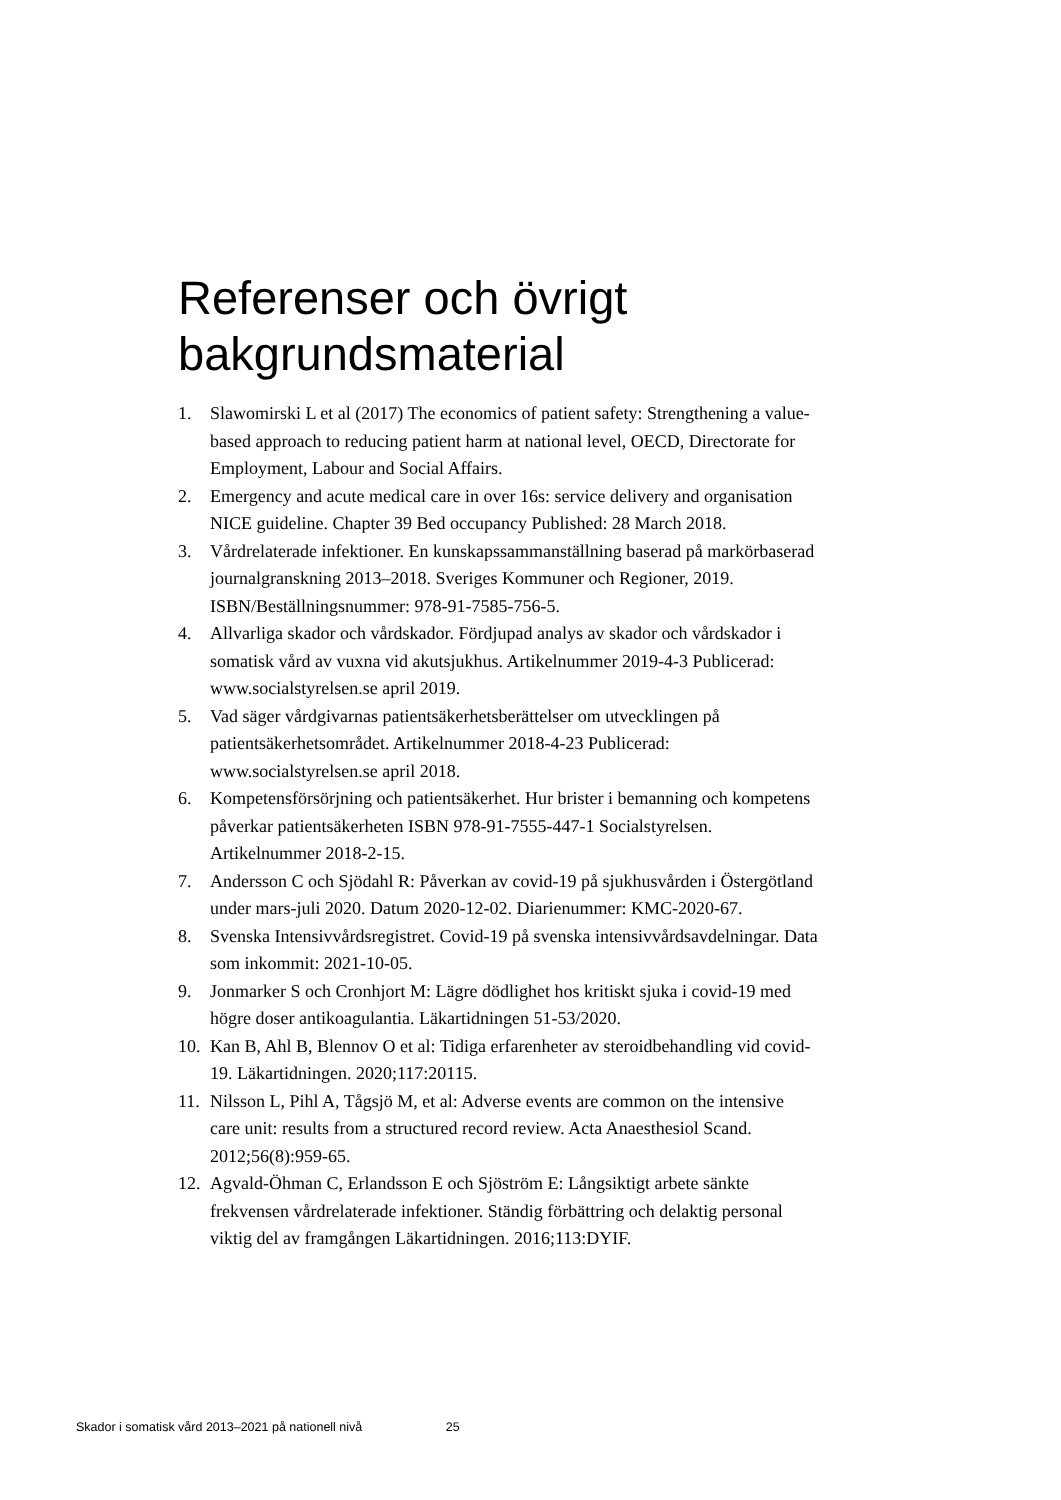Referenser och övrigt
bakgrundsmaterial
1. Slawomirski L et al (2017) The economics of patient safety: Strengthening a value-based approach to reducing patient harm at national level, OECD, Directorate for Employment, Labour and Social Affairs.
2. Emergency and acute medical care in over 16s: service delivery and organisation NICE guideline. Chapter 39 Bed occupancy Published: 28 March 2018.
3. Vårdrelaterade infektioner. En kunskapssammanställning baserad på markörbaserad journalgranskning 2013–2018. Sveriges Kommuner och Regioner, 2019. ISBN/Beställningsnummer: 978-91-7585-756-5.
4. Allvarliga skador och vårdskador. Fördjupad analys av skador och vårdskador i somatisk vård av vuxna vid akutsjukhus. Artikelnummer 2019-4-3 Publicerad: www.socialstyrelsen.se april 2019.
5. Vad säger vårdgivarnas patientsäkerhetsberättelser om utvecklingen på patientsäkerhetsområdet. Artikelnummer 2018-4-23 Publicerad: www.socialstyrelsen.se april 2018.
6. Kompetensförsörjning och patientsäkerhet. Hur brister i bemanning och kompetens påverkar patientsäkerheten ISBN 978-91-7555-447-1 Socialstyrelsen. Artikelnummer 2018-2-15.
7. Andersson C och Sjödahl R: Påverkan av covid-19 på sjukhusvården i Östergötland under mars-juli 2020. Datum 2020-12-02. Diarienummer: KMC-2020-67.
8. Svenska Intensivvårdsregistret. Covid-19 på svenska intensivvårdsavdelningar. Data som inkommit: 2021-10-05.
9. Jonmarker S och Cronhjort M: Lägre dödlighet hos kritiskt sjuka i covid-19 med högre doser antikoagulantia. Läkartidningen 51-53/2020.
10. Kan B, Ahl B, Blennov O et al: Tidiga erfarenheter av steroidbehandling vid covid-19. Läkartidningen. 2020;117:20115.
11. Nilsson L, Pihl A, Tågsjö M, et al: Adverse events are common on the intensive care unit: results from a structured record review. Acta Anaesthesiol Scand. 2012;56(8):959-65.
12. Agvald-Öhman C, Erlandsson E och Sjöström E: Långsiktigt arbete sänkte frekvensen vårdrelaterade infektioner. Ständig förbättring och delaktig personal viktig del av framgången Läkartidningen. 2016;113:DYIF.
Skador i somatisk vård 2013–2021 på nationell nivå 25